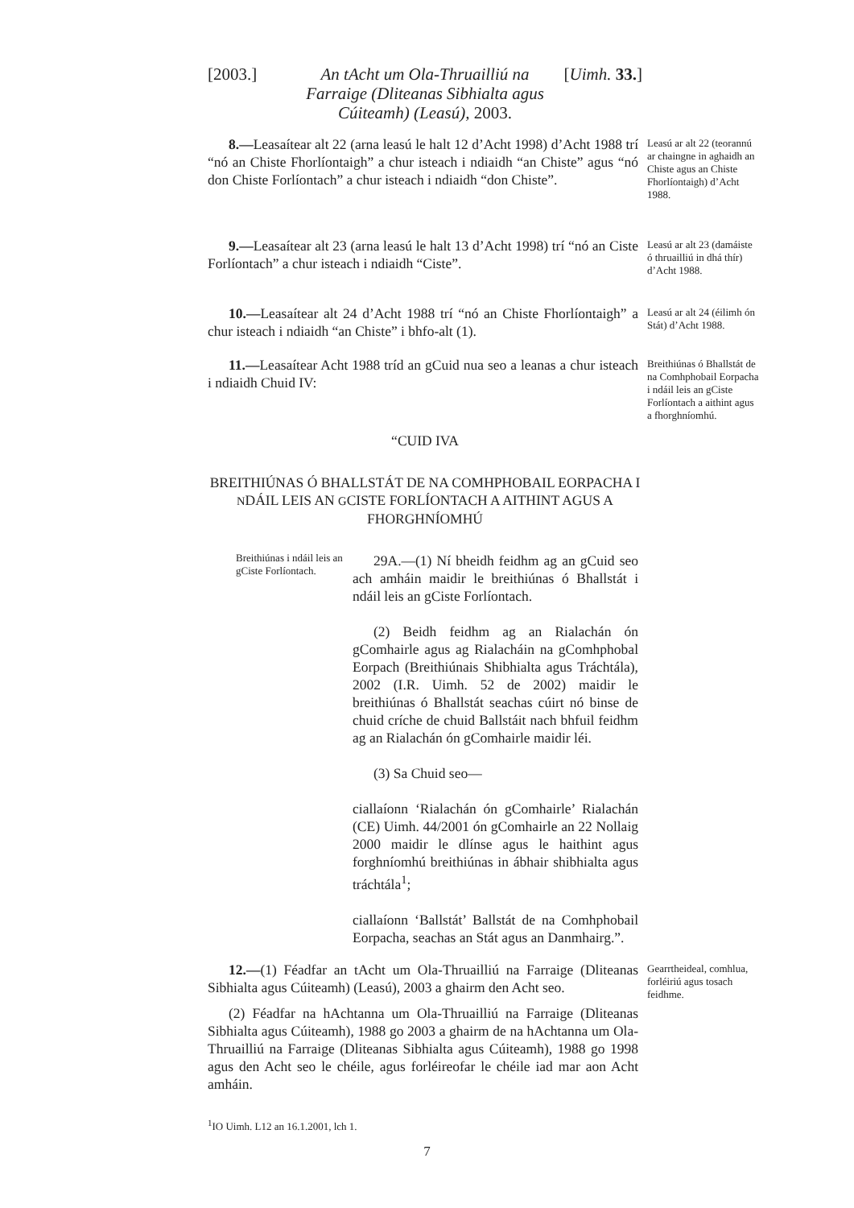[2003.]
An tAcht um Ola-Thruailliú na Farraige (Dliteanas Sibhialta agus Cúiteamh) (Leasú), 2003.
[Uimh. 33.]
8.—Leasaítear alt 22 (arna leasú le halt 12 d’Acht 1998) d’Acht 1988 trí “nó an Chiste Fhorlíontaigh” a chur isteach i ndiaidh “an Chiste” agus “nó don Chiste Forlíontach” a chur isteach i ndiaidh “don Chiste”.
Leasú ar alt 22 (teorannú ar chaingne in aghaidh an Chiste agus an Chiste Fhorlíontaigh) d’Acht 1988.
9.—Leasaítear alt 23 (arna leasú le halt 13 d’Acht 1998) trí “nó an Ciste Forlíontach” a chur isteach i ndiaidh “Ciste”.
Leasú ar alt 23 (damáiste ó thruailliú in dhá thír) d’Acht 1988.
10.—Leasaítear alt 24 d’Acht 1988 trí “nó an Chiste Fhorlíontaigh” a chur isteach i ndiaidh “an Chiste” i bhfo-alt (1).
Leasú ar alt 24 (éilimh ón Stát) d’Acht 1988.
11.—Leasaítear Acht 1988 tríd an gCuid nua seo a leanas a chur isteach i ndiaidh Chuid IV:
Breithiúnas ó Bhallstát de na Comhphobail Eorpacha i ndáil leis an gCiste Forlíontach a aithint agus a fhorghníomhú.
“CUID IVA
BREITHIÚNAS Ó BHALLSTÁT DE NA COMHPHOBAIL EORPACHA I NDÁIL LEIS AN GCISTE FORLÍONTACH A AITHINT AGUS A FHORGHNÍOMHÚ
Breithiúnas i ndáil leis an gCiste Forlíontach.
29A.—(1) Ní bheidh feidhm ag an gCuid seo ach amháin maidir le breithiúnas ó Bhallstát i ndáil leis an gCiste Forlíontach.
(2) Beidh feidhm ag an Rialachán ón gComhairle agus ag Rialacháin na gComhphobal Eorpach (Breithiúnais Shibhialta agus Tráchtála), 2002 (I.R. Uimh. 52 de 2002) maidir le breithiúnas ó Bhallstát seachas cúirt nó binse de chuid críche de chuid Ballstáit nach bhfuil feidhm ag an Rialachán ón gComhairle maidir léi.
(3) Sa Chuid seo—
ciallaíonn ‘Rialachán ón gComhairle’ Rialachán (CE) Uimh. 44/2001 ón gComhairle an 22 Nollaig 2000 maidir le dlínse agus le haithint agus forghníomhú breithiúnas in ábhair shibhialta agus tráchtála<sup>1</sup>;
ciallaíonn ‘Ballstát’ Ballstát de na Comhphobail Eorpacha, seachas an Stát agus an Danmhairg.”.
12.—(1) Féadfar an tAcht um Ola-Thruailliú na Farraige (Dliteanas Sibhialta agus Cúiteamh) (Leasú), 2003 a ghairm den Acht seo.
(2) Féadfar na hAchtanna um Ola-Thruailliú na Farraige (Dliteanas Sibhialta agus Cúiteamh), 1988 go 2003 a ghairm de na hAchtanna um Ola-Thruailliú na Farraige (Dliteanas Sibhialta agus Cúiteamh), 1988 go 1998 agus den Acht seo le chéile, agus forléireofar le chéile iad mar aon Acht amháin.
Gearrtheideal, comhlua, forléiriú agus tosach feidhme.
<sup>1</sup> IO Uimh. L12 an 16.1.2001, lch 1.
7